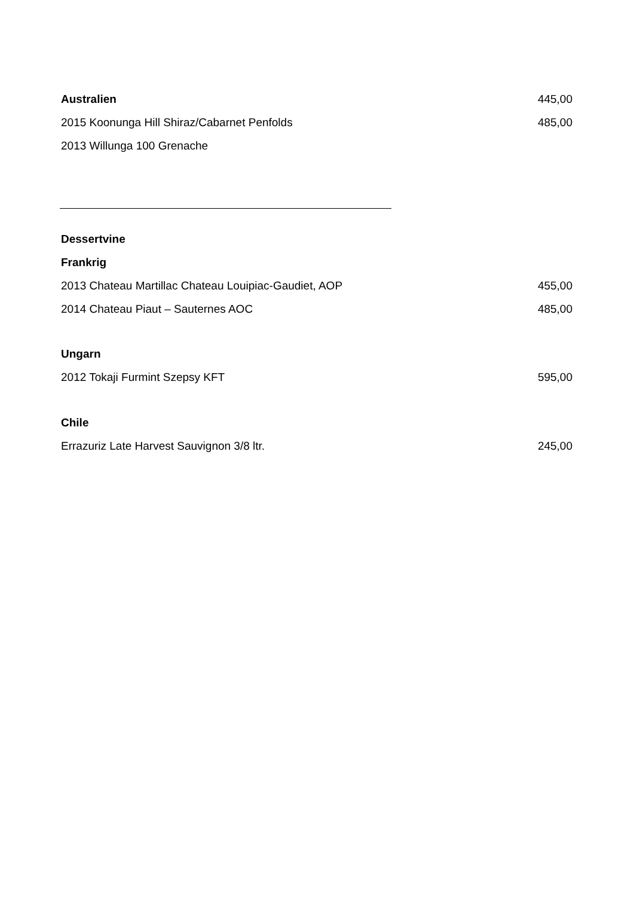Australien 445,00
2015 Koonunga Hill Shiraz/Cabarnet Penfolds 485,00
2013 Willunga 100 Grenache
Dessertvine
Frankrig
2013 Chateau Martillac Chateau Louipiac-Gaudiet, AOP 455,00
2014 Chateau Piaut – Sauternes AOC 485,00
Ungarn
2012 Tokaji Furmint Szepsy KFT 595,00
Chile
Errazuriz Late Harvest Sauvignon 3/8 ltr. 245,00